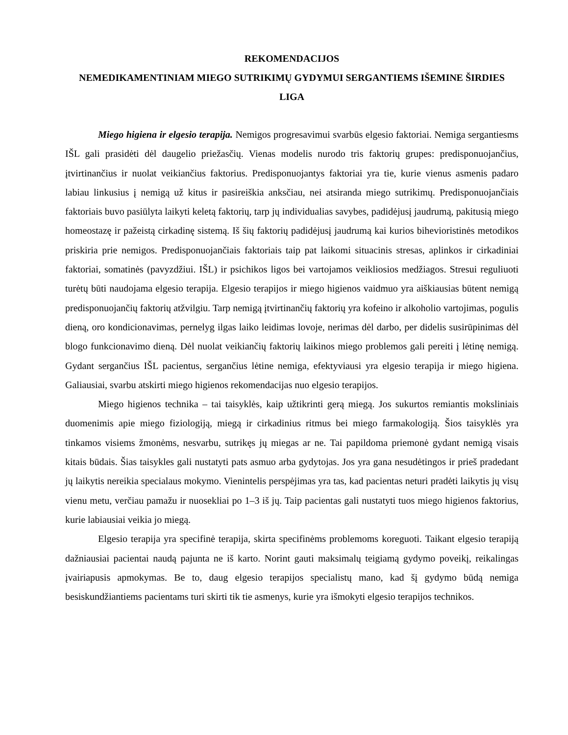REKOMENDACIJOS
NEMEDIKAMENTINIAM MIEGO SUTRIKIMŲ GYDYMUI SERGANTIEMS IŠEMINE ŠIRDIES LIGA
Miego higiena ir elgesio terapija. Nemigos progresavimui svarbūs elgesio faktoriai. Nemiga sergantiesms IŠL gali prasidėti dėl daugelio priežasčių. Vienas modelis nurodo tris faktorių grupes: predisponuojančius, įtvirtinančius ir nuolat veikiančius faktorius. Predisponuojantys faktoriai yra tie, kurie vienus asmenis padaro labiau linkusius į nemigą už kitus ir pasireiškia anksčiau, nei atsiranda miego sutrikimų. Predisponuojančiais faktoriais buvo pasiūlyta laikyti keletą faktorių, tarp jų individualias savybes, padidėjusį jaudrumą, pakitusią miego homeostazę ir pažeistą cirkadinę sistemą. Iš šių faktorių padidėjusį jaudrumą kai kurios bihevioristinės metodikos priskiria prie nemigos. Predisponuojančiais faktoriais taip pat laikomi situacinis stresas, aplinkos ir cirkadiniai faktoriai, somatinės (pavyzdžiui. IŠL) ir psichikos ligos bei vartojamos veikliosios medžiagos. Stresui reguliuoti turėtų būti naudojama elgesio terapija. Elgesio terapijos ir miego higienos vaidmuo yra aiškiausias būtent nemigą predisponuojančių faktorių atžvilgiu. Tarp nemigą įtvirtinančių faktorių yra kofeino ir alkoholio vartojimas, pogulis dieną, oro kondicionavimas, pernelyg ilgas laiko leidimas lovoje, nerimas dėl darbo, per didelis susirūpinimas dėl blogo funkcionavimo dieną. Dėl nuolat veikiančių faktorių laikinos miego problemos gali pereiti į lėtinę nemigą. Gydant sergančius IŠL pacientus, sergančius lėtine nemiga, efektyviausi yra elgesio terapija ir miego higiena. Galiausiai, svarbu atskirti miego higienos rekomendacijas nuo elgesio terapijos.
Miego higienos technika – tai taisyklės, kaip užtikrinti gerą miegą. Jos sukurtos remiantis moksliniais duomenimis apie miego fiziologiją, miegą ir cirkadinius ritmus bei miego farmakologiją. Šios taisyklės yra tinkamos visiems žmonėms, nesvarbu, sutrikęs jų miegas ar ne. Tai papildoma priemonė gydant nemigą visais kitais būdais. Šias taisykles gali nustatyti pats asmuo arba gydytojas. Jos yra gana nesudėtingos ir prieš pradedant jų laikytis nereikia specialaus mokymo. Vienintelis perspėjimas yra tas, kad pacientas neturi pradėti laikytis jų visų vienu metu, verčiau pamažu ir nuosekliai po 1–3 iš jų. Taip pacientas gali nustatyti tuos miego higienos faktorius, kurie labiausiai veikia jo miegą.
Elgesio terapija yra specifinė terapija, skirta specifinėms problemoms koreguoti. Taikant elgesio terapiją dažniausiai pacientai naudą pajunta ne iš karto. Norint gauti maksimalų teigiamą gydymo poveikį, reikalingas įvairiapusis apmokymas. Be to, daug elgesio terapijos specialistų mano, kad šį gydymo būdą nemiga besiskundžiantiems pacientams turi skirti tik tie asmenys, kurie yra išmokyti elgesio terapijos technikos.